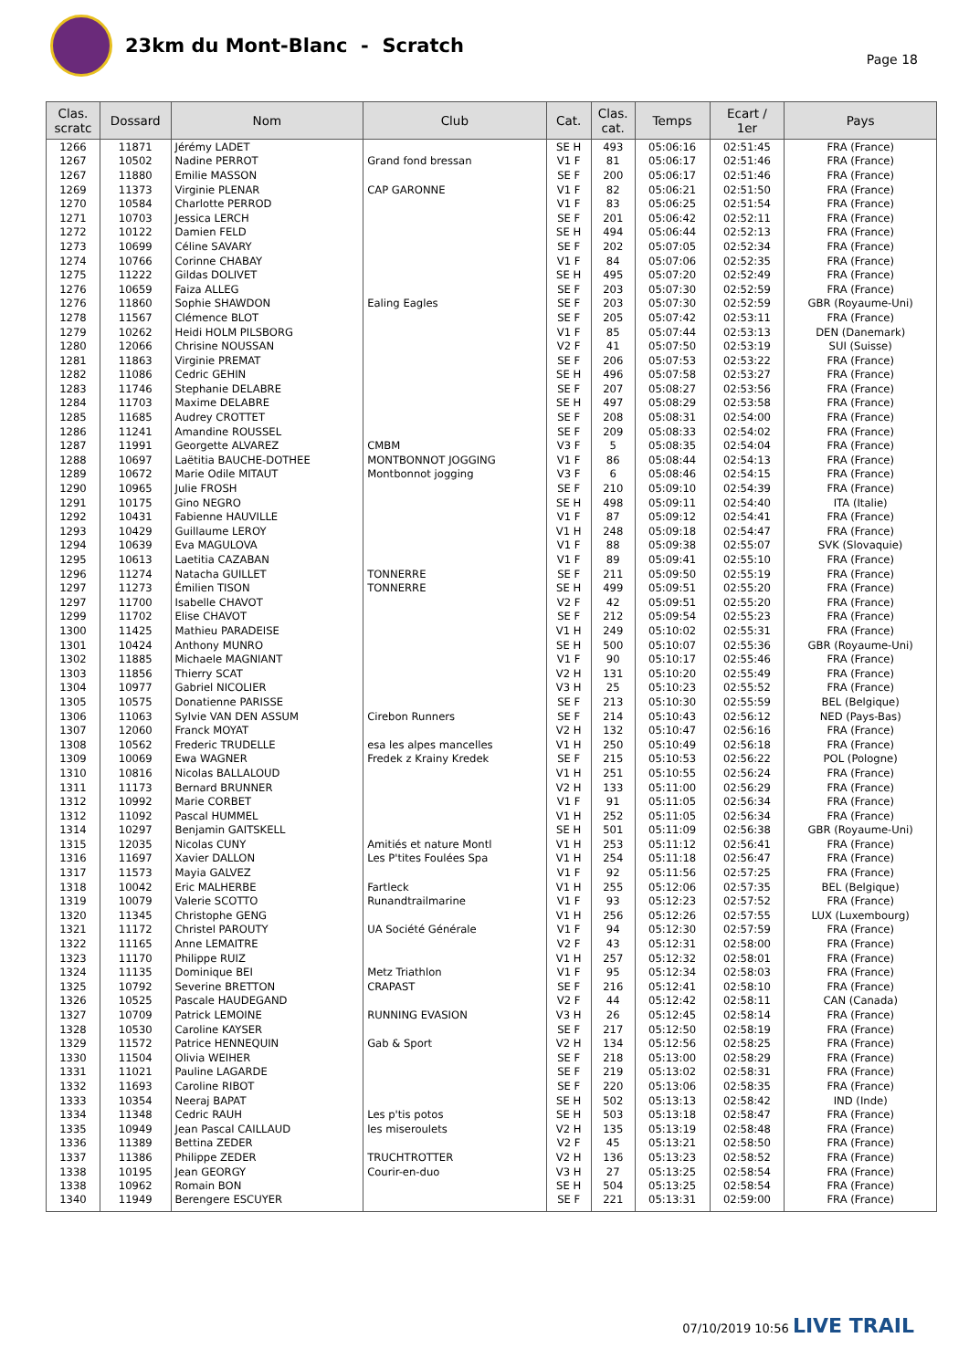23km du Mont-Blanc - Scratch
Page 18
| Clas. scratc | Dossard | Nom | Club | Cat. | Clas. cat. | Temps | Ecart / 1er | Pays |
| --- | --- | --- | --- | --- | --- | --- | --- | --- |
| 1266 | 11871 | Jérémy LADET | | SE H | 493 | 05:06:16 | 02:51:45 | FRA (France) |
| 1267 | 10502 | Nadine PERROT | Grand fond bressan | V1 F | 81 | 05:06:17 | 02:51:46 | FRA (France) |
| 1267 | 11880 | Emilie MASSON | | SE F | 200 | 05:06:17 | 02:51:46 | FRA (France) |
| 1269 | 11373 | Virginie PLENAR | CAP GARONNE | V1 F | 82 | 05:06:21 | 02:51:50 | FRA (France) |
| 1270 | 10584 | Charlotte PERROD | | V1 F | 83 | 05:06:25 | 02:51:54 | FRA (France) |
| 1271 | 10703 | Jessica LERCH | | SE F | 201 | 05:06:42 | 02:52:11 | FRA (France) |
| 1272 | 10122 | Damien FELD | | SE H | 494 | 05:06:44 | 02:52:13 | FRA (France) |
| 1273 | 10699 | Céline SAVARY | | SE F | 202 | 05:07:05 | 02:52:34 | FRA (France) |
| 1274 | 10766 | Corinne CHABAY | | V1 F | 84 | 05:07:06 | 02:52:35 | FRA (France) |
| 1275 | 11222 | Gildas DOLIVET | | SE H | 495 | 05:07:20 | 02:52:49 | FRA (France) |
| 1276 | 10659 | Faiza ALLEG | | SE F | 203 | 05:07:30 | 02:52:59 | FRA (France) |
| 1276 | 11860 | Sophie SHAWDON | Ealing Eagles | SE F | 203 | 05:07:30 | 02:52:59 | GBR (Royaume-Uni) |
| 1278 | 11567 | Clémence BLOT | | SE F | 205 | 05:07:42 | 02:53:11 | FRA (France) |
| 1279 | 10262 | Heidi HOLM PILSBORG | | V1 F | 85 | 05:07:44 | 02:53:13 | DEN (Danemark) |
| 1280 | 12066 | Chrisine NOUSSAN | | V2 F | 41 | 05:07:50 | 02:53:19 | SUI (Suisse) |
| 1281 | 11863 | Virginie PREMAT | | SE F | 206 | 05:07:53 | 02:53:22 | FRA (France) |
| 1282 | 11086 | Cedric GEHIN | | SE H | 496 | 05:07:58 | 02:53:27 | FRA (France) |
| 1283 | 11746 | Stephanie DELABRE | | SE F | 207 | 05:08:27 | 02:53:56 | FRA (France) |
| 1284 | 11703 | Maxime DELABRE | | SE H | 497 | 05:08:29 | 02:53:58 | FRA (France) |
| 1285 | 11685 | Audrey CROTTET | | SE F | 208 | 05:08:31 | 02:54:00 | FRA (France) |
| 1286 | 11241 | Amandine ROUSSEL | | SE F | 209 | 05:08:33 | 02:54:02 | FRA (France) |
| 1287 | 11991 | Georgette ALVAREZ | CMBM | V3 F | 5 | 05:08:35 | 02:54:04 | FRA (France) |
| 1288 | 10697 | Laëtitia BAUCHE-DOTHEE | MONTBONNOT JOGGING | V1 F | 86 | 05:08:44 | 02:54:13 | FRA (France) |
| 1289 | 10672 | Marie Odile MITAUT | Montbonnot jogging | V3 F | 6 | 05:08:46 | 02:54:15 | FRA (France) |
| 1290 | 10965 | Julie FROSH | | SE F | 210 | 05:09:10 | 02:54:39 | FRA (France) |
| 1291 | 10175 | Gino NEGRO | | SE H | 498 | 05:09:11 | 02:54:40 | ITA (Italie) |
| 1292 | 10431 | Fabienne HAUVILLE | | V1 F | 87 | 05:09:12 | 02:54:41 | FRA (France) |
| 1293 | 10429 | Guillaume LEROY | | V1 H | 248 | 05:09:18 | 02:54:47 | FRA (France) |
| 1294 | 10639 | Eva MAGULOVA | | V1 F | 88 | 05:09:38 | 02:55:07 | SVK (Slovaquie) |
| 1295 | 10613 | Laetitia CAZABAN | | V1 F | 89 | 05:09:41 | 02:55:10 | FRA (France) |
| 1296 | 11274 | Natacha GUILLET | TONNERRE | SE F | 211 | 05:09:50 | 02:55:19 | FRA (France) |
| 1297 | 11273 | Émilien TISON | TONNERRE | SE H | 499 | 05:09:51 | 02:55:20 | FRA (France) |
| 1297 | 11700 | Isabelle CHAVOT | | V2 F | 42 | 05:09:51 | 02:55:20 | FRA (France) |
| 1299 | 11702 | Elise CHAVOT | | SE F | 212 | 05:09:54 | 02:55:23 | FRA (France) |
| 1300 | 11425 | Mathieu PARADEISE | | V1 H | 249 | 05:10:02 | 02:55:31 | FRA (France) |
| 1301 | 10424 | Anthony MUNRO | | SE H | 500 | 05:10:07 | 02:55:36 | GBR (Royaume-Uni) |
| 1302 | 11885 | Michaele MAGNIANT | | V1 F | 90 | 05:10:17 | 02:55:46 | FRA (France) |
| 1303 | 11856 | Thierry SCAT | | V2 H | 131 | 05:10:20 | 02:55:49 | FRA (France) |
| 1304 | 10977 | Gabriel NICOLIER | | V3 H | 25 | 05:10:23 | 02:55:52 | FRA (France) |
| 1305 | 10575 | Donatienne PARISSE | | SE F | 213 | 05:10:30 | 02:55:59 | BEL (Belgique) |
| 1306 | 11063 | Sylvie VAN DEN ASSUM | Cirebon Runners | SE F | 214 | 05:10:43 | 02:56:12 | NED (Pays-Bas) |
| 1307 | 12060 | Franck MOYAT | | V2 H | 132 | 05:10:47 | 02:56:16 | FRA (France) |
| 1308 | 10562 | Frederic TRUDELLE | esa les alpes mancelles | V1 H | 250 | 05:10:49 | 02:56:18 | FRA (France) |
| 1309 | 10069 | Ewa WAGNER | Fredek z Krainy Kredek | SE F | 215 | 05:10:53 | 02:56:22 | POL (Pologne) |
| 1310 | 10816 | Nicolas BALLALOUD | | V1 H | 251 | 05:10:55 | 02:56:24 | FRA (France) |
| 1311 | 11173 | Bernard BRUNNER | | V2 H | 133 | 05:11:00 | 02:56:29 | FRA (France) |
| 1312 | 10992 | Marie CORBET | | V1 F | 91 | 05:11:05 | 02:56:34 | FRA (France) |
| 1312 | 11092 | Pascal HUMMEL | | V1 H | 252 | 05:11:05 | 02:56:34 | FRA (France) |
| 1314 | 10297 | Benjamin GAITSKELL | | SE H | 501 | 05:11:09 | 02:56:38 | GBR (Royaume-Uni) |
| 1315 | 12035 | Nicolas CUNY | Amitiés et nature Montl | V1 H | 253 | 05:11:12 | 02:56:41 | FRA (France) |
| 1316 | 11697 | Xavier DALLON | Les P'tites Foulées Spa | V1 H | 254 | 05:11:18 | 02:56:47 | FRA (France) |
| 1317 | 11573 | Mayia GALVEZ | | V1 F | 92 | 05:11:56 | 02:57:25 | FRA (France) |
| 1318 | 10042 | Eric MALHERBE | Fartleck | V1 H | 255 | 05:12:06 | 02:57:35 | BEL (Belgique) |
| 1319 | 10079 | Valerie SCOTTO | Runandtrailmarine | V1 F | 93 | 05:12:23 | 02:57:52 | FRA (France) |
| 1320 | 11345 | Christophe GENG | | V1 H | 256 | 05:12:26 | 02:57:55 | LUX (Luxembourg) |
| 1321 | 11172 | Christel PAROUTY | UA Société Générale | V1 F | 94 | 05:12:30 | 02:57:59 | FRA (France) |
| 1322 | 11165 | Anne LEMAITRE | | V2 F | 43 | 05:12:31 | 02:58:00 | FRA (France) |
| 1323 | 11170 | Philippe RUIZ | | V1 H | 257 | 05:12:32 | 02:58:01 | FRA (France) |
| 1324 | 11135 | Dominique BEI | Metz Triathlon | V1 F | 95 | 05:12:34 | 02:58:03 | FRA (France) |
| 1325 | 10792 | Severine BRETTON | CRAPAST | SE F | 216 | 05:12:41 | 02:58:10 | FRA (France) |
| 1326 | 10525 | Pascale HAUDEGAND | | V2 F | 44 | 05:12:42 | 02:58:11 | CAN (Canada) |
| 1327 | 10709 | Patrick LEMOINE | RUNNING EVASION | V3 H | 26 | 05:12:45 | 02:58:14 | FRA (France) |
| 1328 | 10530 | Caroline KAYSER | | SE F | 217 | 05:12:50 | 02:58:19 | FRA (France) |
| 1329 | 11572 | Patrice HENNEQUIN | Gab & Sport | V2 H | 134 | 05:12:56 | 02:58:25 | FRA (France) |
| 1330 | 11504 | Olivia WEIHER | | SE F | 218 | 05:13:00 | 02:58:29 | FRA (France) |
| 1331 | 11021 | Pauline LAGARDE | | SE F | 219 | 05:13:02 | 02:58:31 | FRA (France) |
| 1332 | 11693 | Caroline RIBOT | | SE F | 220 | 05:13:06 | 02:58:35 | FRA (France) |
| 1333 | 10354 | Neeraj BAPAT | | SE H | 502 | 05:13:13 | 02:58:42 | IND (Inde) |
| 1334 | 11348 | Cedric RAUH | Les p'tis potos | SE H | 503 | 05:13:18 | 02:58:47 | FRA (France) |
| 1335 | 10949 | Jean Pascal CAILLAUD | les miseroulets | V2 H | 135 | 05:13:19 | 02:58:48 | FRA (France) |
| 1336 | 11389 | Bettina ZEDER | | V2 F | 45 | 05:13:21 | 02:58:50 | FRA (France) |
| 1337 | 11386 | Philippe ZEDER | TRUCHTROTTER | V2 H | 136 | 05:13:23 | 02:58:52 | FRA (France) |
| 1338 | 10195 | Jean GEORGY | Courir-en-duo | V3 H | 27 | 05:13:25 | 02:58:54 | FRA (France) |
| 1338 | 10962 | Romain BON | | SE H | 504 | 05:13:25 | 02:58:54 | FRA (France) |
| 1340 | 11949 | Berengere ESCUYER | | SE F | 221 | 05:13:31 | 02:59:00 | FRA (France) |
07/10/2019 10:56 LIVE TRAIL